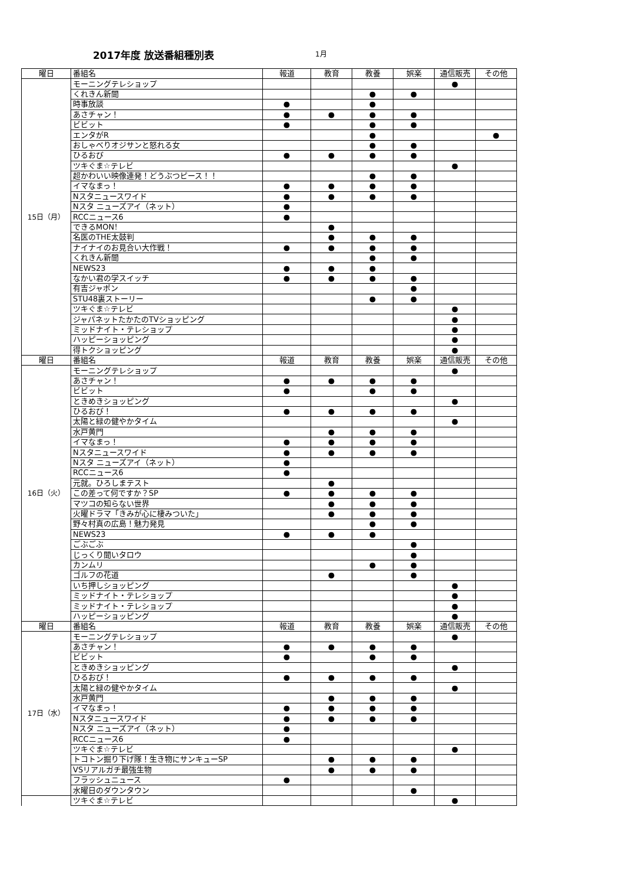2017年度 放送番組種別表 1月
| 曜日 | 番組名 | 報道 | 教育 | 教養 | 娯楽 | 通信販売 | その他 |
| --- | --- | --- | --- | --- | --- | --- | --- |
| 15日（月） | モーニングテレショップ | | | | | ● | |
| | くれきん新聞 | | | ● | ● | | |
| | 時事放談 | ● | | ● | | | |
| | あさチャン！ | ● | ● | ● | ● | | |
| | ビビット | ● | | ● | ● | | |
| | エンタがR | | | ● | | | ● |
| | おしゃべりオジサンと怒れる女 | | | ● | ● | | |
| | ひるおび | ● | ● | ● | ● | | |
| | ツキぐま☆テレビ | | | | | ● | |
| | 超かわいい映像連発！どうぶつピース！！ | | | ● | ● | | |
| | イマなまっ！ | ● | ● | ● | ● | | |
| | Nスタニュースワイド | ● | ● | ● | ● | | |
| | Nスタ ニューズアイ（ネット） | ● | | | | | |
| | RCCニュース6 | ● | | | | | |
| | できるMON！ | | ● | | | | |
| | 名医のTHE太鼓判 | | ● | ● | ● | | |
| | ナイナイのお見合い大作戦！ | ● | ● | ● | ● | | |
| | くれきん新聞 | | | ● | ● | | |
| | NEWS23 | ● | ● | ● | | | |
| | なかい君の学スイッチ | ● | ● | ● | ● | | |
| | 有吉ジャポン | | | | ● | | |
| | STU48裏ストーリー | | | ● | ● | | |
| | ツキぐま☆テレビ | | | | | ● | |
| | ジャパネットたかたのTVショッピング | | | | | ● | |
| | ミッドナイト・テレショップ | | | | | ● | |
| | ハッピーショッピング | | | | | ● | |
| | 得トクショッピング | | | | | ● | |
| 曜日 | 番組名 | 報道 | 教育 | 教養 | 娯楽 | 通信販売 | その他 |
| 16日（火） | モーニングテレショップ | | | | | ● | |
| | あさチャン！ | ● | ● | ● | ● | | |
| | ビビット | ● | | ● | ● | | |
| | ときめきショッピング | | | | | ● | |
| | ひるおび！ | ● | ● | ● | ● | | |
| | 太陽と緑の健やかタイム | | | | | ● | |
| | 水戸黄門 | | ● | ● | ● | | |
| | イマなまっ！ | ● | ● | ● | ● | | |
| | Nスタニュースワイド | ● | ● | ● | ● | | |
| | Nスタ ニューズアイ（ネット） | ● | | | | | |
| | RCCニュース6 | ● | | | | | |
| | 元就。ひろしまテスト | | ● | | | | |
| | この差って何ですか？SP | ● | ● | ● | ● | | |
| | マツコの知らない世界 | | ● | ● | ● | | |
| | 火曜ドラマ「きみが心に棲みついた」 | | ● | ● | ● | | |
| | 野々村真の広島！魅力発見 | | | ● | ● | | |
| | NEWS23 | ● | ● | ● | | | |
| | ごぶごぶ | | | | ● | | |
| | じっくり聞いタロウ | | | | ● | | |
| | カンムリ | | | ● | ● | | |
| | ゴルフの花道 | | ● | | ● | | |
| | いち押しショッピング | | | | | ● | |
| | ミッドナイト・テレショップ | | | | | ● | |
| | ミッドナイト・テレショップ | | | | | ● | |
| | ハッピーショッピング | | | | | ● | |
| 曜日 | 番組名 | 報道 | 教育 | 教養 | 娯楽 | 通信販売 | その他 |
| 17日（水） | モーニングテレショップ | | | | | ● | |
| | あさチャン！ | ● | ● | ● | ● | | |
| | ビビット | ● | | ● | ● | | |
| | ときめきショッピング | | | | | ● | |
| | ひるおび！ | ● | ● | ● | ● | | |
| | 太陽と緑の健やかタイム | | | | | ● | |
| | 水戸黄門 | | ● | ● | ● | | |
| | イマなまっ！ | ● | ● | ● | ● | | |
| | Nスタニュースワイド | ● | ● | ● | ● | | |
| | Nスタ ニューズアイ（ネット） | ● | | | | | |
| | RCCニュース6 | ● | | | | | |
| | ツキぐま☆テレビ | | | | | ● | |
| | トコトン掘り下げ隊！生き物にサンキューSP | | ● | ● | ● | | |
| | VSリアルガチ最強生物 | | ● | ● | ● | | |
| | フラッシュニュース | ● | | | | | |
| | 水曜日のダウンタウン | | | | ● | | |
| | ツキぐま☆テレビ | | | | | ● | |